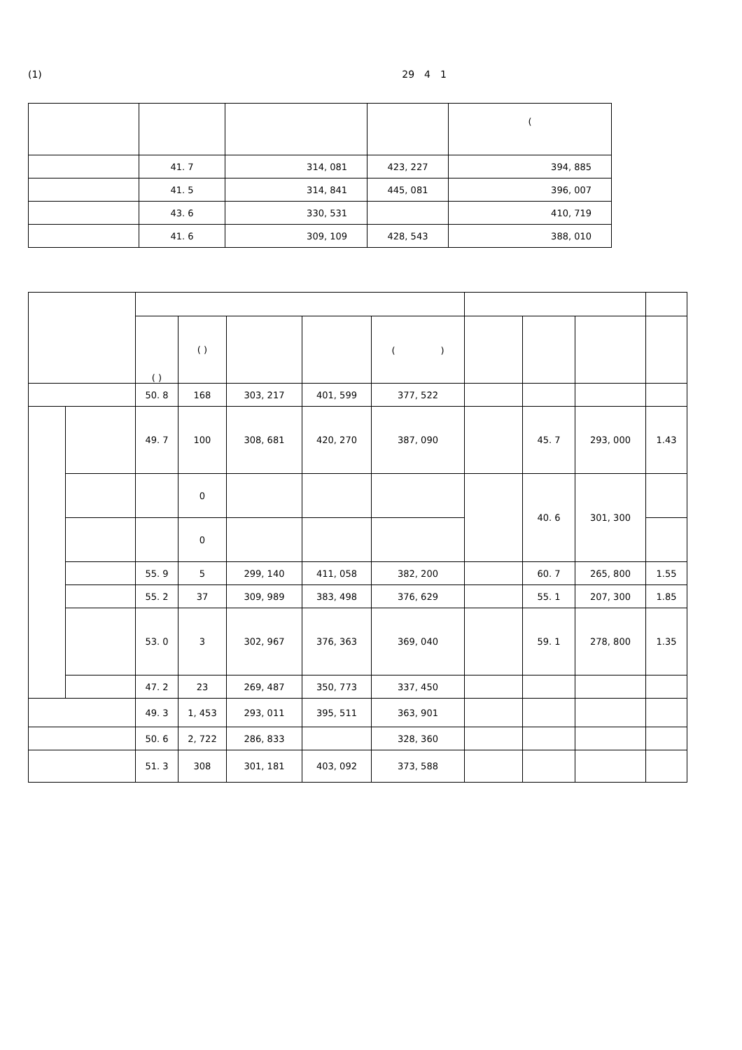(1) 29　4　1
| | | | | ( |
| --- | --- | --- | --- | --- |
| | 41. 7 | 314, 081 | 423, 227 | 394, 885 |
| | 41. 5 | 314, 841 | 445, 081 | 396, 007 |
| | 43. 6 | 330, 531 | | 410, 719 |
| | 41. 6 | 309, 109 | 428, 543 | 388, 010 |
| | | ( ) | ( ) | | | ( ) | | | | |
| --- | --- | --- | --- | --- | --- | --- | --- | --- | --- | --- |
| | | 50. 8 | 168 | 303, 217 | 401, 599 | 377, 522 | | | | |
| | | 49. 7 | 100 | 308, 681 | 420, 270 | 387, 090 | | 45. 7 | 293, 000 | 1.43 |
| | | | 0 | | | | | 40. 6 | 301, 300 | |
| | | | 0 | | | | | | | |
| | | 55. 9 | 5 | 299, 140 | 411, 058 | 382, 200 | | 60. 7 | 265, 800 | 1.55 |
| | | 55. 2 | 37 | 309, 989 | 383, 498 | 376, 629 | | 55. 1 | 207, 300 | 1.85 |
| | | 53. 0 | 3 | 302, 967 | 376, 363 | 369, 040 | | 59. 1 | 278, 800 | 1.35 |
| | | 47. 2 | 23 | 269, 487 | 350, 773 | 337, 450 | | | | |
| | | 49. 3 | 1, 453 | 293, 011 | 395, 511 | 363, 901 | | | | |
| | | 50. 6 | 2, 722 | 286, 833 | | 328, 360 | | | | |
| | | 51. 3 | 308 | 301, 181 | 403, 092 | 373, 588 | | | | |